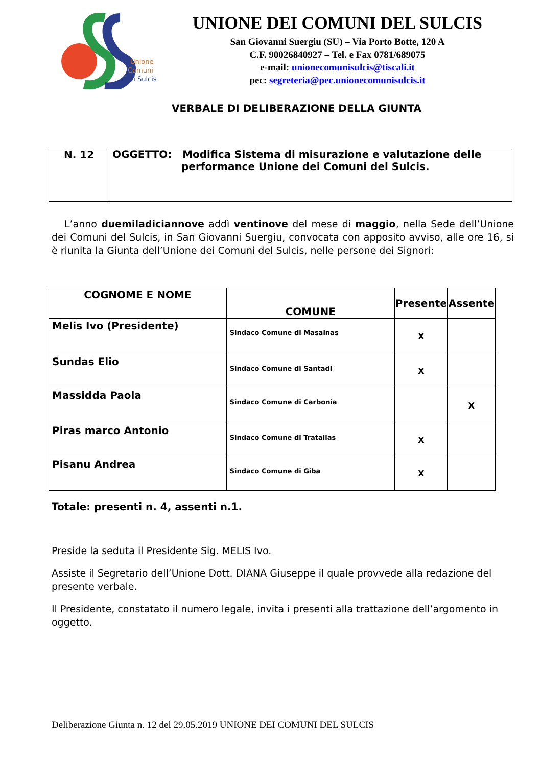Unione
Comuni
dei Sulcis
UNIONE DEI COMUNI DEL SULCIS
San Giovanni Suergiu (SU) – Via Porto Botte, 120 A
C.F. 90026840927 – Tel. e Fax 0781/689075
e-mail: unionecomunisulcis@tiscali.it
pec: segreteria@pec.unionecomunisulcis.it
VERBALE DI DELIBERAZIONE DELLA GIUNTA
| N. 12 | OGGETTO: Modifica Sistema di misurazione e valutazione delle performance Unione dei Comuni del Sulcis. |
L’anno duemiladiciannove addì ventinove del mese di maggio, nella Sede dell’Unione dei Comuni del Sulcis, in San Giovanni Suergiu, convocata con apposito avviso, alle ore 16, si è riunita la Giunta dell’Unione dei Comuni del Sulcis, nelle persone dei Signori:
| COGNOME E NOME | COMUNE | Presente | Assente |
| --- | --- | --- | --- |
| Melis Ivo (Presidente) | Sindaco Comune di Masainas | X | |
| Sundas Elio | Sindaco Comune di Santadi | X | |
| Massidda Paola | Sindaco Comune di Carbonia | | X |
| Piras marco Antonio | Sindaco Comune di Tratalias | X | |
| Pisanu Andrea | Sindaco Comune di Giba | X | |
Totale: presenti n. 4, assenti n.1.
Preside la seduta il Presidente Sig. MELIS Ivo.
Assiste il Segretario dell’Unione Dott. DIANA Giuseppe il quale provvede alla redazione del presente verbale.
Il Presidente, constatato il numero legale, invita i presenti alla trattazione dell’argomento in oggetto.
Deliberazione Giunta n. 12 del 29.05.2019 UNIONE DEI COMUNI DEL SULCIS